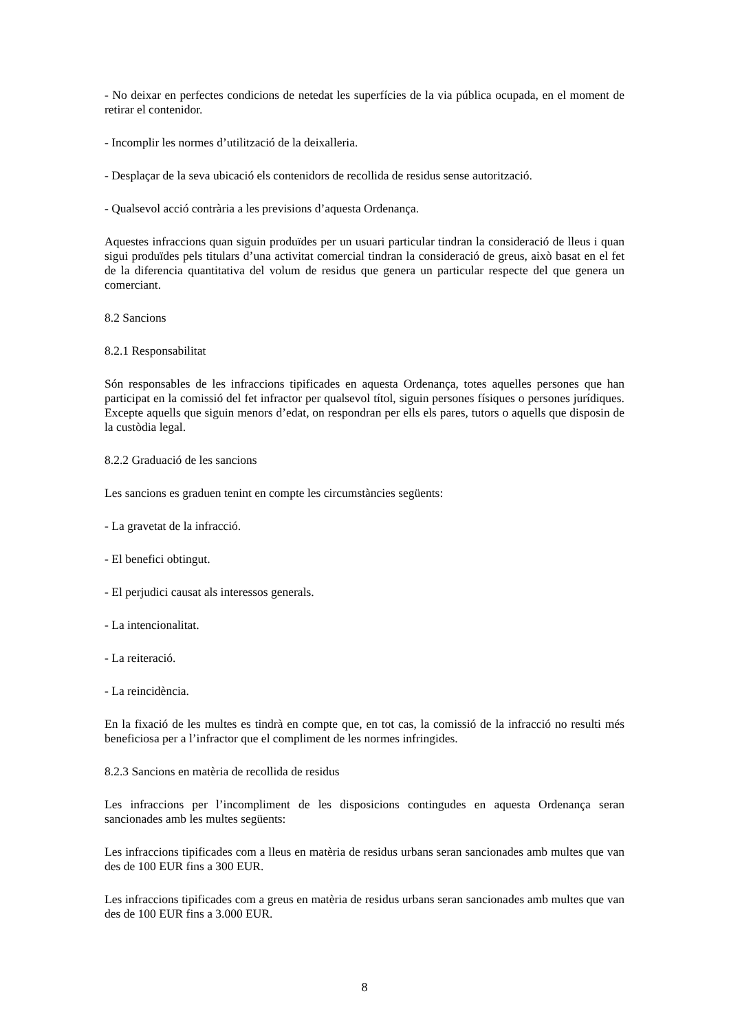- No deixar en perfectes condicions de netedat les superfícies de la via pública ocupada, en el moment de retirar el contenidor.
- Incomplir les normes d’utilització de la deixalleria.
- Desplaçar de la seva ubicació els contenidors de recollida de residus sense autorització.
- Qualsevol acció contrària a les previsions d’aquesta Ordenança.
Aquestes infraccions quan siguin produïdes per un usuari particular tindran la consideració de lleus i quan sigui produïdes pels titulars d’una activitat comercial tindran la consideració de greus, això basat en el fet de la diferencia quantitativa del volum de residus que genera un particular respecte del que genera un comerciant.
8.2 Sancions
8.2.1 Responsabilitat
Són responsables de les infraccions tipificades en aquesta Ordenança, totes aquelles persones que han participat en la comissió del fet infractor per qualsevol títol, siguin persones físiques o persones jurídiques. Excepte aquells que siguin menors d’edat, on respondran per ells els pares, tutors o aquells que disposin de la custòdia legal.
8.2.2 Graduació de les sancions
Les sancions es graduen tenint en compte les circumstàncies següents:
- La gravetat de la infracció.
- El benefici obtingut.
- El perjudici causat als interessos generals.
- La intencionalitat.
- La reiteració.
- La reincidència.
En la fixació de les multes es tindrà en compte que, en tot cas, la comissió de la infracció no resulti més beneficiosa per a l’infractor que el compliment de les normes infringides.
8.2.3 Sancions en matèria de recollida de residus
Les infraccions per l’incompliment de les disposicions contingudes en aquesta Ordenança seran sancionades amb les multes següents:
Les infraccions tipificades com a lleus en matèria de residus urbans seran sancionades amb multes que van des de 100 EUR fins a 300 EUR.
Les infraccions tipificades com a greus en matèria de residus urbans seran sancionades amb multes que van des de 100 EUR fins a 3.000 EUR.
8